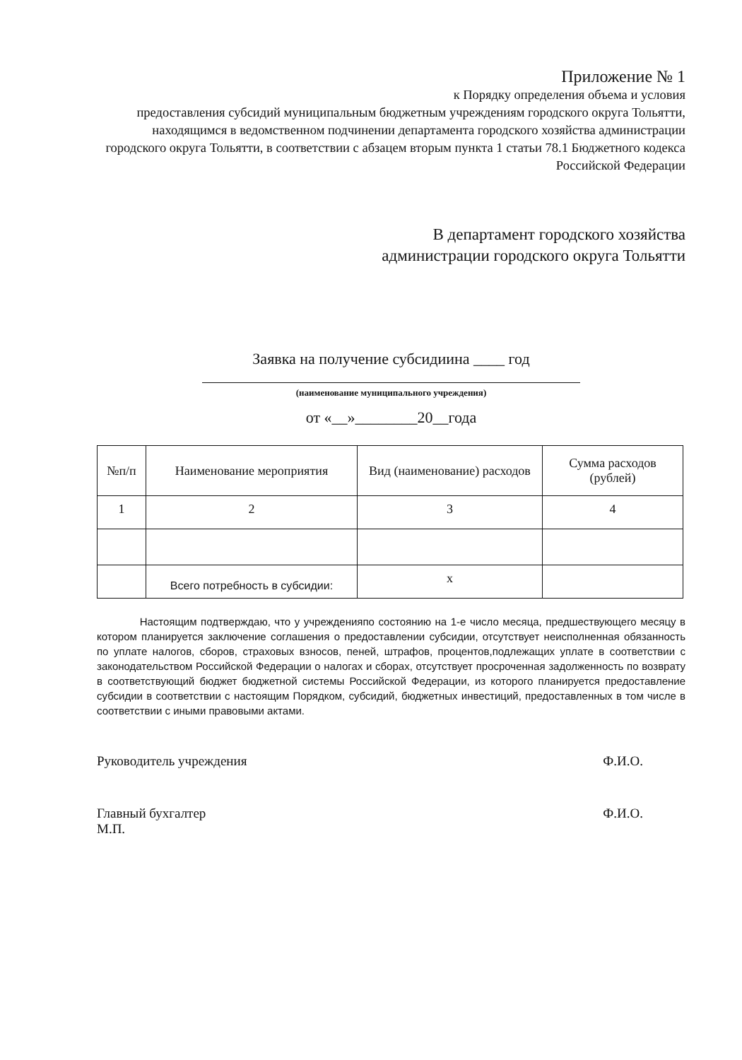Приложение № 1
к Порядку определения объема и условия
предоставления субсидий муниципальным бюджетным учреждениям городского округа Тольятти, находящимся в ведомственном подчинении департамента городского хозяйства администрации городского округа Тольятти, в соответствии с абзацем вторым пункта 1 статьи 78.1 Бюджетного кодекса Российской Федерации
В департамент городского хозяйства
администрации городского округа Тольятти
Заявка на получение субсидиина ____ год
(наименование муниципального учреждения)
от «__»________20__года
| №п/п | Наименование мероприятия | Вид (наименование) расходов | Сумма расходов (рублей) |
| --- | --- | --- | --- |
| 1 | 2 | 3 | 4 |
| | Всего потребность в субсидии: | х | |
Настоящим подтверждаю, что у учрежденияпо состоянию на 1-е число месяца, предшествующего месяцу в котором планируется заключение соглашения о предоставлении субсидии, отсутствует неисполненная обязанность по уплате налогов, сборов, страховых взносов, пеней, штрафов, процентов,подлежащих уплате в соответствии с законодательством Российской Федерации о налогах и сборах, отсутствует просроченная задолженность по возврату в соответствующий бюджет бюджетной системы Российской Федерации, из которого планируется предоставление субсидии в соответствии с настоящим Порядком, субсидий, бюджетных инвестиций, предоставленных в том числе в соответствии с иными правовыми актами.
Руководитель учреждения Ф.И.О.
Главный бухгалтер
М.П. Ф.И.О.